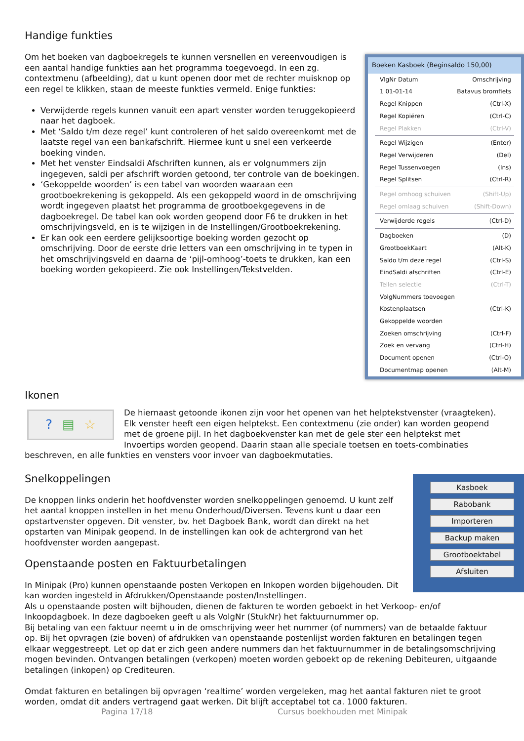Boeken Kasboek (Beginsaldo 150,00)
VlgNr Datum Omschrijving
1 01-01-14 Batavus bromfiets
Regel Knippen (Ctrl-X)
Regel Kopiëren (Ctrl-C)
Regel Plakken (Ctrl-V)
Regel Wijzigen (Enter)
Regel Verwijderen (Del)
Regel Tussenvoegen (Ins)
Regel Splitsen (Ctrl-R)
Regel omhoog schuiven (Shift-Up)
Regel omlaag schuiven (Shift-Down)
Verwijderde regels (Ctrl-D)
Dagboeken (D)
GrootboekKaart (Alt-K)
Saldo t/m deze regel (Ctrl-S)
EindSaldi afschriften (Ctrl-E)
Tellen selectie (Ctrl-T)
VolgNummers toevoegen
Kostenplaatsen (Ctrl-K)
Gekoppelde woorden
Zoeken omschrijving (Ctrl-F)
Zoek en vervang (Ctrl-H)
Document openen (Ctrl-O)
Documentmap openen (Alt-M)
Handige funkties
Om het boeken van dagboekregels te kunnen versnellen en vereenvoudigen is een aantal handige funkties aan het programma toegevoegd. In een zg. contextmenu (afbeelding), dat u kunt openen door met de rechter muisknop op een regel te klikken, staan de meeste funkties vermeld. Enige funkties:
Verwijderde regels kunnen vanuit een apart venster worden teruggekopieerd naar het dagboek.
Met ‘Saldo t/m deze regel’ kunt controleren of het saldo overeenkomt met de laatste regel van een bankafschrift. Hiermee kunt u snel een verkeerde boeking vinden.
Met het venster Eindsaldi Afschriften kunnen, als er volgnummers zijn ingegeven, saldi per afschrift worden getoond, ter controle van de boekingen.
‘Gekoppelde woorden’ is een tabel van woorden waaraan een grootboekrekening is gekoppeld. Als een gekoppeld woord in de omschrijving wordt ingegeven plaatst het programma de grootboekgegevens in de dagboekregel. De tabel kan ook worden geopend door F6 te drukken in het omschrijvingsveld, en is te wijzigen in de Instellingen/Grootboekrekening.
Er kan ook een eerdere gelijksoortige boeking worden gezocht op omschrijving. Door de eerste drie letters van een omschrijving in te typen in het omschrijvingsveld en daarna de ‘pijl-omhoog’-toets te drukken, kan een boeking worden gekopieerd. Zie ook Instellingen/Tekstvelden.
Ikonen
? ▤ ☆
De hiernaast getoonde ikonen zijn voor het openen van het helptekstvenster (vraagteken). Elk venster heeft een eigen helptekst. Een contextmenu (zie onder) kan worden geopend met de groene pijl. In het dagboekvenster kan met de gele ster een helptekst met Invoertips worden geopend. Daarin staan alle speciale toetsen en toets-combinaties beschreven, en alle funkties en vensters voor invoer van dagboekmutaties.
Kasboek
Rabobank
Importeren
Backup maken
Grootboektabel
Afsluiten
Snelkoppelingen
De knoppen links onderin het hoofdvenster worden snelkoppelingen genoemd. U kunt zelf het aantal knoppen instellen in het menu Onderhoud/Diversen. Tevens kunt u daar een opstartvenster opgeven. Dit venster, bv. het Dagboek Bank, wordt dan direkt na het opstarten van Minipak geopend. In de instellingen kan ook de achtergrond van het hoofdvenster worden aangepast.
Openstaande posten en Faktuurbetalingen
In Minipak (Pro) kunnen openstaande posten Verkopen en Inkopen worden bijgehouden. Dit kan worden ingesteld in Afdrukken/Openstaande posten/Instellingen.
Als u openstaande posten wilt bijhouden, dienen de fakturen te worden geboekt in het Verkoop- en/of Inkoopdagboek. In deze dagboeken geeft u als VolgNr (StukNr) het faktuurnummer op.
Bij betaling van een faktuur neemt u in de omschrijving weer het nummer (of nummers) van de betaalde faktuur op. Bij het opvragen (zie boven) of afdrukken van openstaande postenlijst worden fakturen en betalingen tegen elkaar weggestreept. Let op dat er zich geen andere nummers dan het faktuurnummer in de betalingsomschrijving mogen bevinden. Ontvangen betalingen (verkopen) moeten worden geboekt op de rekening Debiteuren, uitgaande betalingen (inkopen) op Crediteuren.
Omdat fakturen en betalingen bij opvragen ‘realtime’ worden vergeleken, mag het aantal fakturen niet te groot worden, omdat dit anders vertragend gaat werken. Dit blijft acceptabel tot ca. 1000 fakturen.
Pagina 17/18 Cursus boekhouden met Minipak